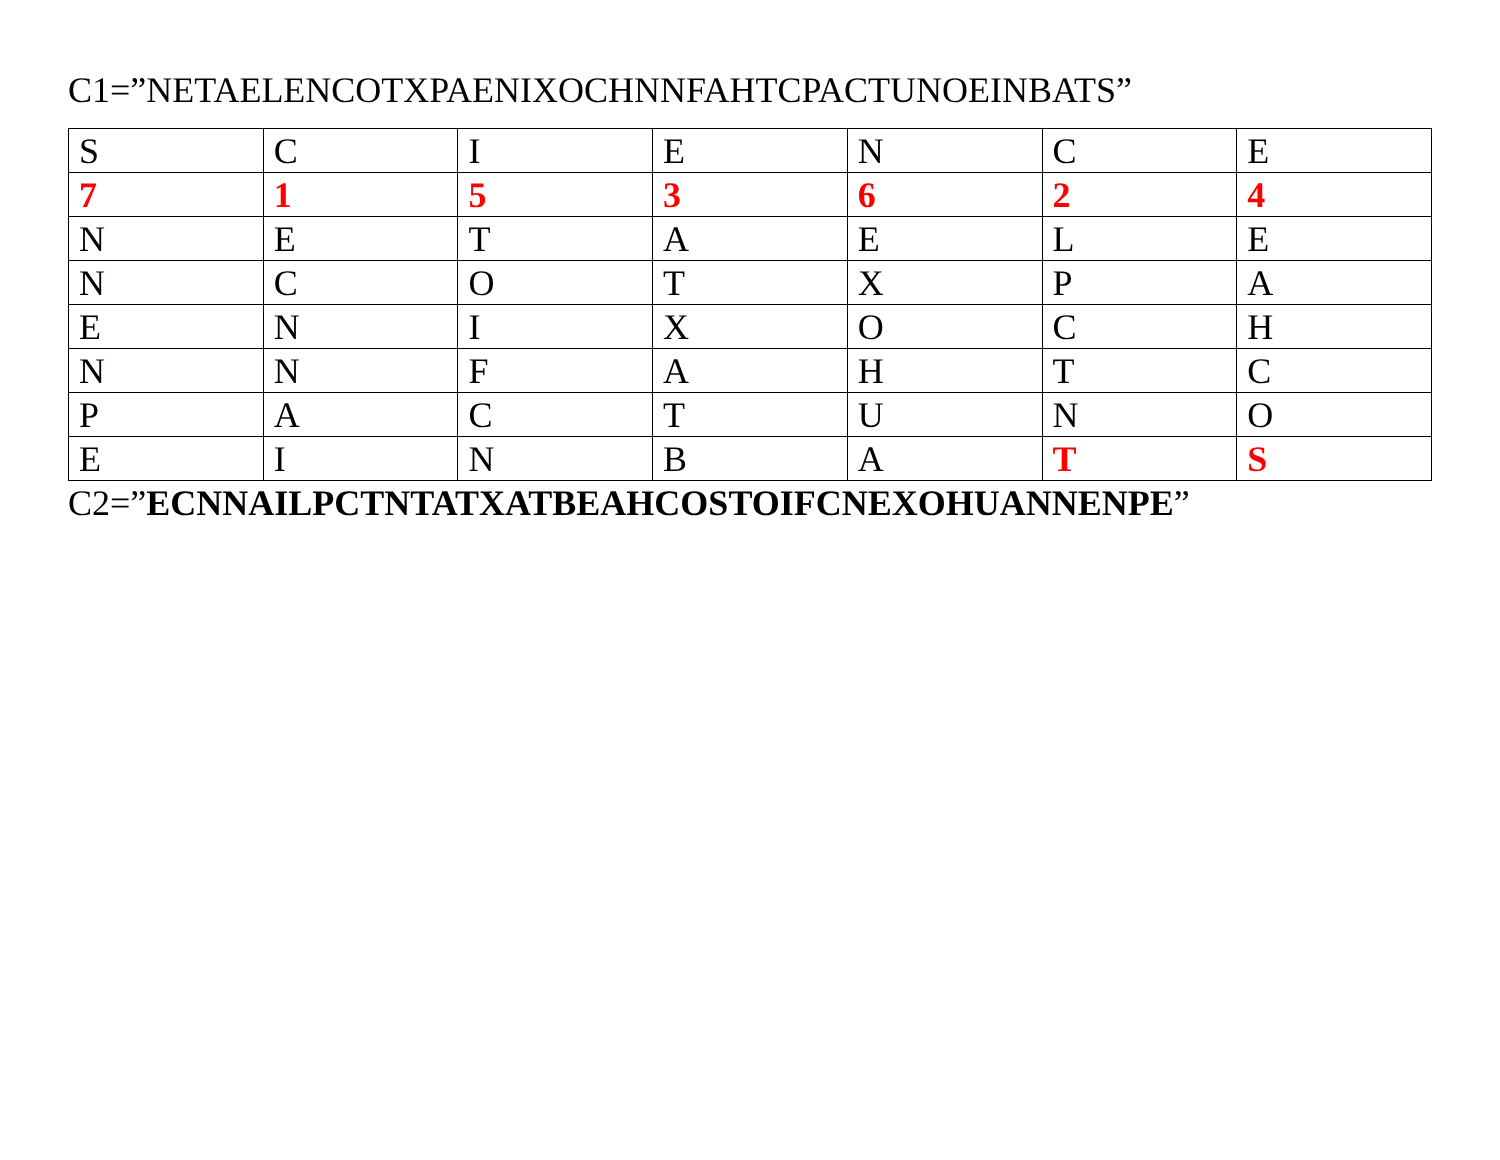C1=”NETAELENCOTXPAENIXOCHNNFAHTCPACTUNOEINBATS”
| S | C | I | E | N | C | E |
| 7 | 1 | 5 | 3 | 6 | 2 | 4 |
| N | E | T | A | E | L | E |
| N | C | O | T | X | P | A |
| E | N | I | X | O | C | H |
| N | N | F | A | H | T | C |
| P | A | C | T | U | N | O |
| E | I | N | B | A | T | S |
C2=”ECNNAILPCTNTATXATBEAHCOSTOIFCNEXOHUANNENPE”